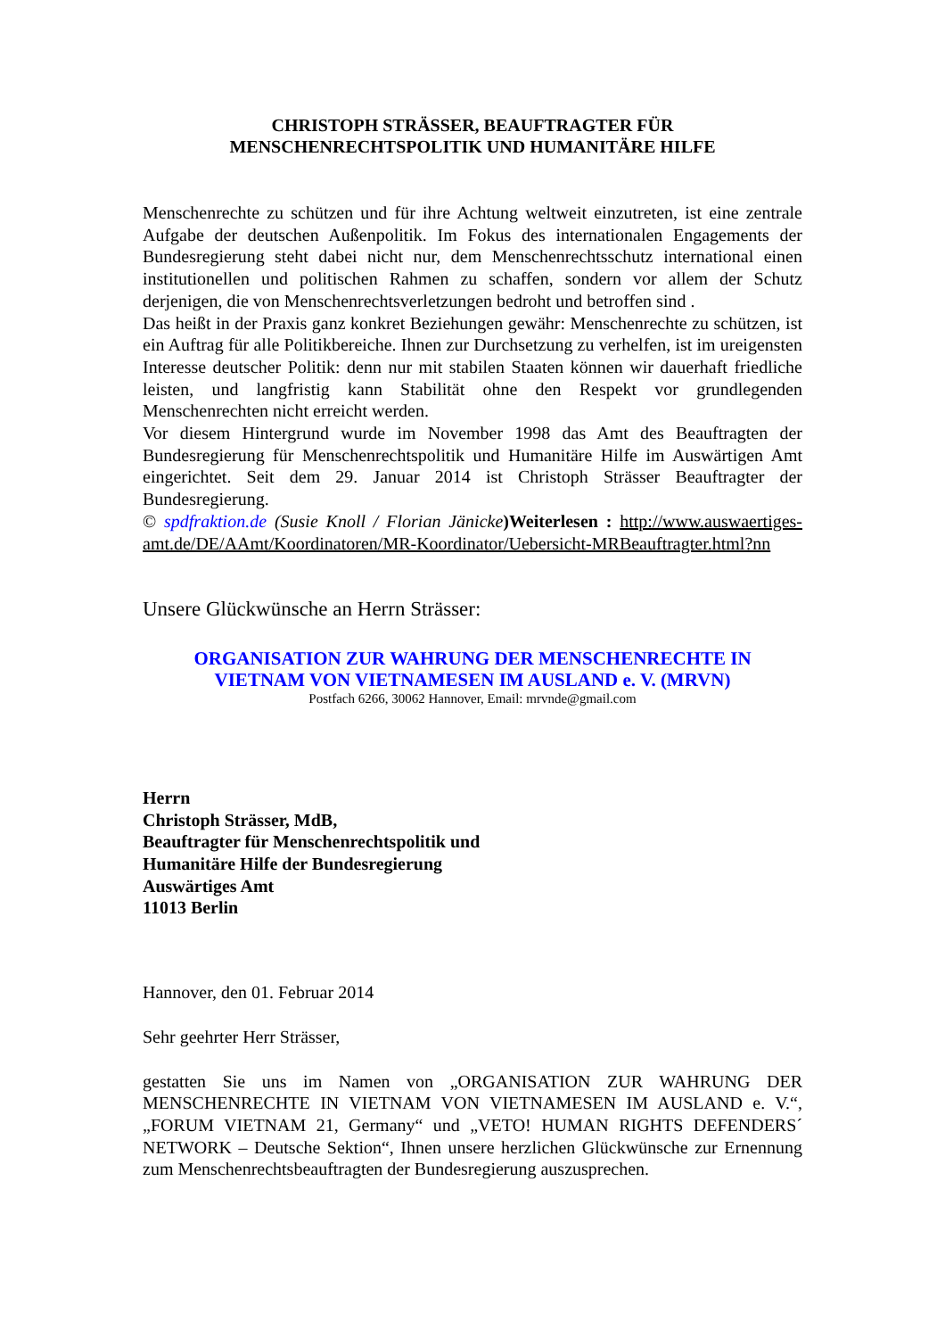CHRISTOPH STRÄSSER, BEAUFTRAGTER FÜR
MENSCHENRECHTSPOLITIK UND HUMANITÄRE HILFE
Menschenrechte zu schützen und für ihre Achtung weltweit einzutreten, ist eine zentrale Aufgabe der deutschen Außenpolitik. Im Fokus des internationalen Engagements der Bundesregierung steht dabei nicht nur, dem Menschenrechtsschutz international einen institutionellen und politischen Rahmen zu schaffen, sondern vor allem der Schutz derjenigen, die von Menschenrechtsverletzungen bedroht und betroffen sind .
Das heißt in der Praxis ganz konkret Beziehungen gewähr: Menschenrechte zu schützen, ist ein Auftrag für alle Politikbereiche. Ihnen zur Durchsetzung zu verhelfen, ist im ureigensten Interesse deutscher Politik: denn nur mit stabilen Staaten können wir dauerhaft friedliche leisten, und langfristig kann Stabilität ohne den Respekt vor grundlegenden Menschenrechten nicht erreicht werden.
Vor diesem Hintergrund wurde im November 1998 das Amt des Beauftragten der Bundesregierung für Menschenrechtspolitik und Humanitäre Hilfe im Auswärtigen Amt eingerichtet. Seit dem 29. Januar 2014 ist Christoph Strässer Beauftragter der Bundesregierung.
© spdfraktion.de (Susie Knoll / Florian Jänicke)Weiterlesen : http://www.auswaertiges-amt.de/DE/AAmt/Koordinatoren/MR-Koordinator/Uebersicht-MRBeauftragter.html?nn
Unsere Glückwünsche an Herrn Strässer:
ORGANISATION ZUR WAHRUNG DER MENSCHENRECHTE IN
VIETNAM VON VIETNAMESEN IM AUSLAND e. V. (MRVN)
Postfach 6266, 30062 Hannover, Email: mrvnde@gmail.com
Herrn
Christoph Strässer, MdB,
Beauftragter für Menschenrechtspolitik und
Humanitäre Hilfe der Bundesregierung
Auswärtiges Amt
11013 Berlin
Hannover, den 01. Februar 2014
Sehr geehrter Herr Strässer,
gestatten Sie uns im Namen von „ORGANISATION ZUR WAHRUNG DER MENSCHENRECHTE IN VIETNAM VON VIETNAMESEN IM AUSLAND e. V.“, „FORUM VIETNAM 21, Germany“ und „VETO! HUMAN RIGHTS DEFENDERS´ NETWORK – Deutsche Sektion“, Ihnen unsere herzlichen Glückwünsche zur Ernennung zum Menschenrechtsbeauftragten der Bundesregierung auszusprechen.